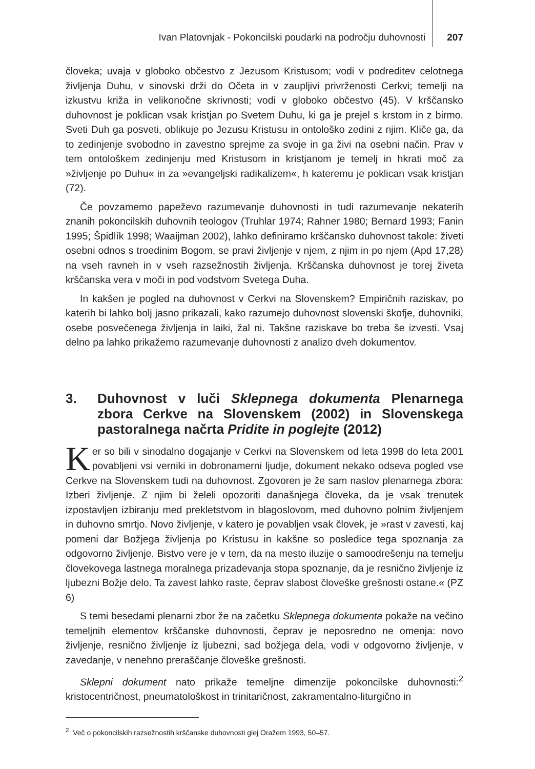Ivan Platovnjak - Pokoncilski poudarki na področju duhovnosti 207
človeka; uvaja v globoko občestvo z Jezusom Kristusom; vodi v podreditev celotnega življenja Duhu, v sinovski drži do Očeta in v zaupljivi privrženosti Cerkvi; temelji na izkustvu križa in velikonočne skrivnosti; vodi v globoko občestvo (45). V krščansko duhovnost je poklican vsak kristjan po Svetem Duhu, ki ga je prejel s krstom in z birmo. Sveti Duh ga posveti, oblikuje po Jezusu Kristusu in ontološko zedini z njim. Kliče ga, da to zedinjenje svobodno in zavestno sprejme za svoje in ga živi na osebni način. Prav v tem ontološkem zedinjenju med Kristusom in kristjanom je temelj in hkrati moč za »življenje po Duhu« in za »evangeljski radikalizem«, h kateremu je poklican vsak kristjan (72).
Če povzamemo papeževo razumevanje duhovnosti in tudi razumevanje nekaterih znanih pokoncilskih duhovnih teologov (Truhlar 1974; Rahner 1980; Bernard 1993; Fanin 1995; Špidlík 1998; Waaijman 2002), lahko definiramo krščansko duhovnost takole: živeti osebni odnos s troedinim Bogom, se pravi življenje v njem, z njim in po njem (Apd 17,28) na vseh ravneh in v vseh razsežnostih življenja. Krščanska duhovnost je torej živeta krščanska vera v moči in pod vodstvom Svetega Duha.
In kakšen je pogled na duhovnost v Cerkvi na Slovenskem? Empiričnih raziskav, po katerih bi lahko bolj jasno prikazali, kako razumejo duhovnost slovenski škofje, duhovniki, osebe posvečenega življenja in laiki, žal ni. Takšne raziskave bo treba še izvesti. Vsaj delno pa lahko prikažemo razumevanje duhovnosti z analizo dveh dokumentov.
3. Duhovnost v luči Sklepnega dokumenta Plenarnega zbora Cerkve na Slovenskem (2002) in Slovenskega pastoralnega načrta Pridite in poglejte (2012)
Ker so bili v sinodalno dogajanje v Cerkvi na Slovenskem od leta 1998 do leta 2001 povabljeni vsi verniki in dobronamerni ljudje, dokument nekako odseva pogled vse Cerkve na Slovenskem tudi na duhovnost. Zgovoren je že sam naslov plenarnega zbora: Izberi življenje. Z njim bi želeli opozoriti današnjega človeka, da je vsak trenutek izpostavljen izbiranju med prekletstvom in blagoslovom, med duhovno polnim življenjem in duhovno smrtjo. Novo življenje, v katero je povabljen vsak človek, je »rast v zavesti, kaj pomeni dar Božjega življenja po Kristusu in kakšne so posledice tega spoznanja za odgovorno življenje. Bistvo vere je v tem, da na mesto iluzije o samoodrešenju na temelju človekovega lastnega moralnega prizadevanja stopa spoznanje, da je resnično življenje iz ljubezni Božje delo. Ta zavest lahko raste, čeprav slabost človeške grešnosti ostane.« (PZ 6)
S temi besedami plenarni zbor že na začetku Sklepnega dokumenta pokaže na večino temeljnih elementov krščanske duhovnosti, čeprav je neposredno ne omenja: novo življenje, resnično življenje iz ljubezni, sad božjega dela, vodi v odgovorno življenje, v zavedanje, v nenehno preraščanje človeške grešnosti.
Sklepni dokument nato prikaže temeljne dimenzije pokoncilske duhovnosti:<sup>2</sup> kristocentričnost, pneumatološkost in trinitaričnost, zakramentalno-liturgično in
<sup>2</sup> Več o pokoncilskih razsežnostih krščanske duhovnosti glej Oražem 1993, 50–57.